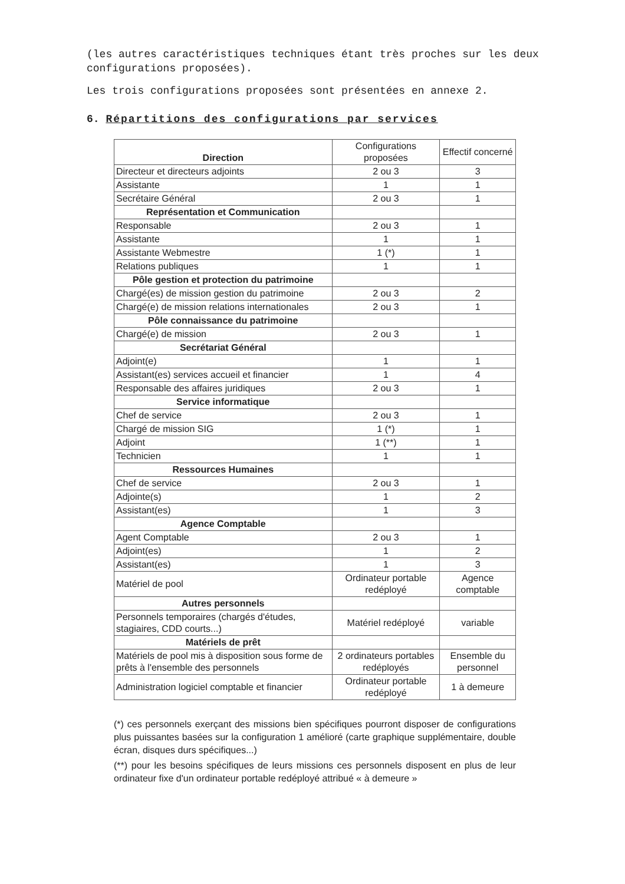(les autres caractéristiques techniques étant très proches sur les deux configurations proposées).
Les trois configurations proposées sont présentées en annexe 2.
6. Répartitions des configurations par services
| Direction | Configurations proposées | Effectif concerné |
| --- | --- | --- |
| Directeur et directeurs adjoints | 2 ou 3 | 3 |
| Assistante | 1 | 1 |
| Secrétaire Général | 2 ou 3 | 1 |
| Représentation et Communication | | |
| Responsable | 2 ou 3 | 1 |
| Assistante | 1 | 1 |
| Assistante Webmestre | 1 (*) | 1 |
| Relations publiques | 1 | 1 |
| Pôle gestion et protection du patrimoine | | |
| Chargé(es) de mission gestion du patrimoine | 2 ou 3 | 2 |
| Chargé(e) de mission relations internationales | 2 ou 3 | 1 |
| Pôle connaissance du patrimoine | | |
| Chargé(e) de mission | 2 ou 3 | 1 |
| Secrétariat Général | | |
| Adjoint(e) | 1 | 1 |
| Assistant(es) services accueil et financier | 1 | 4 |
| Responsable des affaires juridiques | 2 ou 3 | 1 |
| Service informatique | | |
| Chef de service | 2 ou 3 | 1 |
| Chargé de mission SIG | 1 (*) | 1 |
| Adjoint | 1 (**) | 1 |
| Technicien | 1 | 1 |
| Ressources Humaines | | |
| Chef de service | 2 ou 3 | 1 |
| Adjointe(s) | 1 | 2 |
| Assistant(es) | 1 | 3 |
| Agence Comptable | | |
| Agent Comptable | 2 ou 3 | 1 |
| Adjoint(es) | 1 | 2 |
| Assistant(es) | 1 | 3 |
| Matériel de pool | Ordinateur portable redéployé | Agence comptable |
| Autres personnels | | |
| Personnels temporaires (chargés d'études, stagiaires, CDD courts...) | Matériel redéployé | variable |
| Matériels de prêt | | |
| Matériels de pool mis à disposition sous forme de prêts à l'ensemble des personnels | 2 ordinateurs portables redéployés | Ensemble du personnel |
| Administration logiciel comptable et financier | Ordinateur portable redéployé | 1 à demeure |
(*) ces personnels exerçant des missions bien spécifiques pourront disposer de configurations plus puissantes basées sur la configuration 1 amélioré (carte graphique supplémentaire, double écran, disques durs spécifiques...)
(**) pour les besoins spécifiques de leurs missions ces personnels disposent en plus de leur ordinateur fixe d'un ordinateur portable redéployé attribué « à demeure »